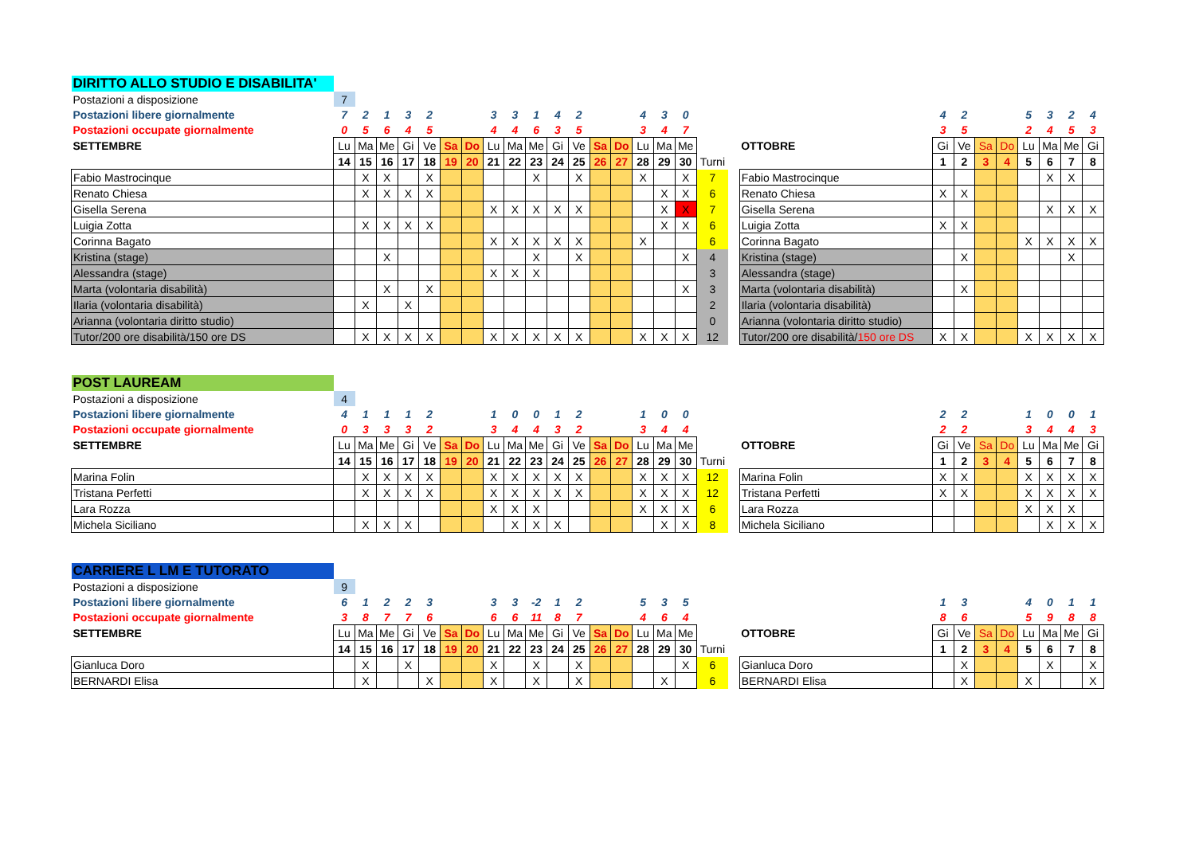| DIRITTO ALLO STUDIO E DISABILITA' | | | | | | | | | | | | | | | | | | | | | | | | | | | | |
| Postazioni a disposizione | 7 | | | | | | | | | | | | | | | | | | | | | | | | | | | |
| Postazioni libere giornalmente | 7 | 2 | 1 | 3 | 2 | | | 3 | 3 | 1 | 4 | 2 | | | 4 | 3 | 0 | | | | 4 | 2 | | | 5 | 3 | 2 | 4 |
| Postazioni occupate giornalmente | 0 | 5 | 6 | 4 | 5 | | | 4 | 4 | 6 | 3 | 5 | | | 3 | 4 | 7 | | | | 3 | 5 | | | 2 | 4 | 5 | 3 |
| SETTEMBRE | Lu | Ma | Me | Gi | Ve | Sa | Do | Lu | Ma | Me | Gi | Ve | Sa | Do | Lu | Ma | Me | | | OTTOBRE | Gi | Ve | Sa | Do | Lu | Ma | Me | Gi |
| | 14 | 15 | 16 | 17 | 18 | 19 | 20 | 21 | 22 | 23 | 24 | 25 | 26 | 27 | 28 | 29 | 30 | Turni | | | 1 | 2 | 3 | 4 | 5 | 6 | 7 | 8 |
| Fabio Mastrocinque | | X | X | | X | | | | | X | | X | | | X | | X | 7 | | Fabio Mastrocinque | | | | | | X | X | |
| Renato Chiesa | | X | X | X | X | | | | | | | | | | | X | X | 6 | | Renato Chiesa | X | X | | | | | | |
| Gisella Serena | | | | | | | | X | X | X | X | X | | | | X | X | 7 | | Gisella Serena | | | | | | X | X | X |
| Luigia Zotta | | X | X | X | X | | | | | | | | | | | X | X | 6 | | Luigia Zotta | X | X | | | | | | |
| Corinna Bagato | | | | | | | | X | X | X | X | X | | | X | | | 6 | | Corinna Bagato | | | | | X | X | X | X |
| Kristina (stage) | | | X | | | | | | | X | | X | | | | | X | 4 | | Kristina (stage) | | X | | | | | X | |
| Alessandra (stage) | | | | | | | | X | X | X | | | | | | | | 3 | | Alessandra (stage) | | | | | | | | |
| Marta (volontaria disabilità) | | | X | | X | | | | | | | | | | | | X | 3 | | Marta (volontaria disabilità) | | X | | | | | | |
| Ilaria (volontaria disabilità) | | X | | X | | | | | | | | | | | | | | 2 | | Ilaria (volontaria disabilità) | | | | | | | | |
| Arianna (volontaria diritto studio) | | | | | | | | | | | | | | | | | | 0 | | Arianna (volontaria diritto studio) | | | | | | | | |
| Tutor/200 ore disabilità/150 ore DS | | X | X | X | X | | | X | X | X | X | X | | | X | X | X | 12 | | Tutor/200 ore disabilità/ 150 ore DS | X | X | | | X | X | X | X |
| POST LAUREAM | | | | | | | | | | | | | | | | | | | | | | | | | | | | |
| Postazioni a disposizione | 4 | | | | | | | | | | | | | | | | | | | | | | | | | | | |
| Postazioni libere giornalmente | 4 | 1 | 1 | 1 | 2 | | | 1 | 0 | 0 | 1 | 2 | | | 1 | 0 | 0 | | | | 2 | 2 | | | 1 | 0 | 0 | 1 |
| Postazioni occupate giornalmente | 0 | 3 | 3 | 3 | 2 | | | 3 | 4 | 4 | 3 | 2 | | | 3 | 4 | 4 | | | | 2 | 2 | | | 3 | 4 | 4 | 3 |
| SETTEMBRE | Lu | Ma | Me | Gi | Ve | Sa | Do | Lu | Ma | Me | Gi | Ve | Sa | Do | Lu | Ma | Me | | | OTTOBRE | Gi | Ve | Sa | Do | Lu | Ma | Me | Gi |
| | 14 | 15 | 16 | 17 | 18 | 19 | 20 | 21 | 22 | 23 | 24 | 25 | 26 | 27 | 28 | 29 | 30 | Turni | | | 1 | 2 | 3 | 4 | 5 | 6 | 7 | 8 |
| Marina Folin | | X | X | X | X | | | X | X | X | X | X | | | X | X | X | 12 | | Marina Folin | X | X | | | X | X | X | X |
| Tristana Perfetti | | X | X | X | X | | | X | X | X | X | X | | | X | X | X | 12 | | Tristana Perfetti | X | X | | | X | X | X | X |
| Lara Rozza | | | | | | | | X | X | X | | | | | X | X | X | 6 | | Lara Rozza | | | | | X | X | X | |
| Michela Siciliano | | X | X | X | | | | | X | X | X | | | | | X | X | 8 | | Michela Siciliano | | | | | | X | X | X |
| CARRIERE L LM E TUTORATO | | | | | | | | | | | | | | | | | | | | | | | | | | | | |
| Postazioni a disposizione | 9 | | | | | | | | | | | | | | | | | | | | | | | | | | | |
| Postazioni libere giornalmente | 6 | 1 | 2 | 2 | 3 | | | 3 | 3 | -2 | 1 | 2 | | | 5 | 3 | 5 | | | | 1 | 3 | | | 4 | 0 | 1 | 1 |
| Postazioni occupate giornalmente | 3 | 8 | 7 | 7 | 6 | | | 6 | 6 | 11 | 8 | 7 | | | 4 | 6 | 4 | | | | 8 | 6 | | | 5 | 9 | 8 | 8 |
| SETTEMBRE | Lu | Ma | Me | Gi | Ve | Sa | Do | Lu | Ma | Me | Gi | Ve | Sa | Do | Lu | Ma | Me | | | OTTOBRE | Gi | Ve | Sa | Do | Lu | Ma | Me | Gi |
| | 14 | 15 | 16 | 17 | 18 | 19 | 20 | 21 | 22 | 23 | 24 | 25 | 26 | 27 | 28 | 29 | 30 | Turni | | | 1 | 2 | 3 | 4 | 5 | 6 | 7 | 8 |
| Gianluca Doro | | X | | X | | | | X | | X | | X | | | | | X | 6 | | Gianluca Doro | | X | | | | X | | X |
| BERNARDI Elisa | | X | | | X | | | X | | X | | X | | | | X | | 6 | | BERNARDI Elisa | | X | | | X | | | X |